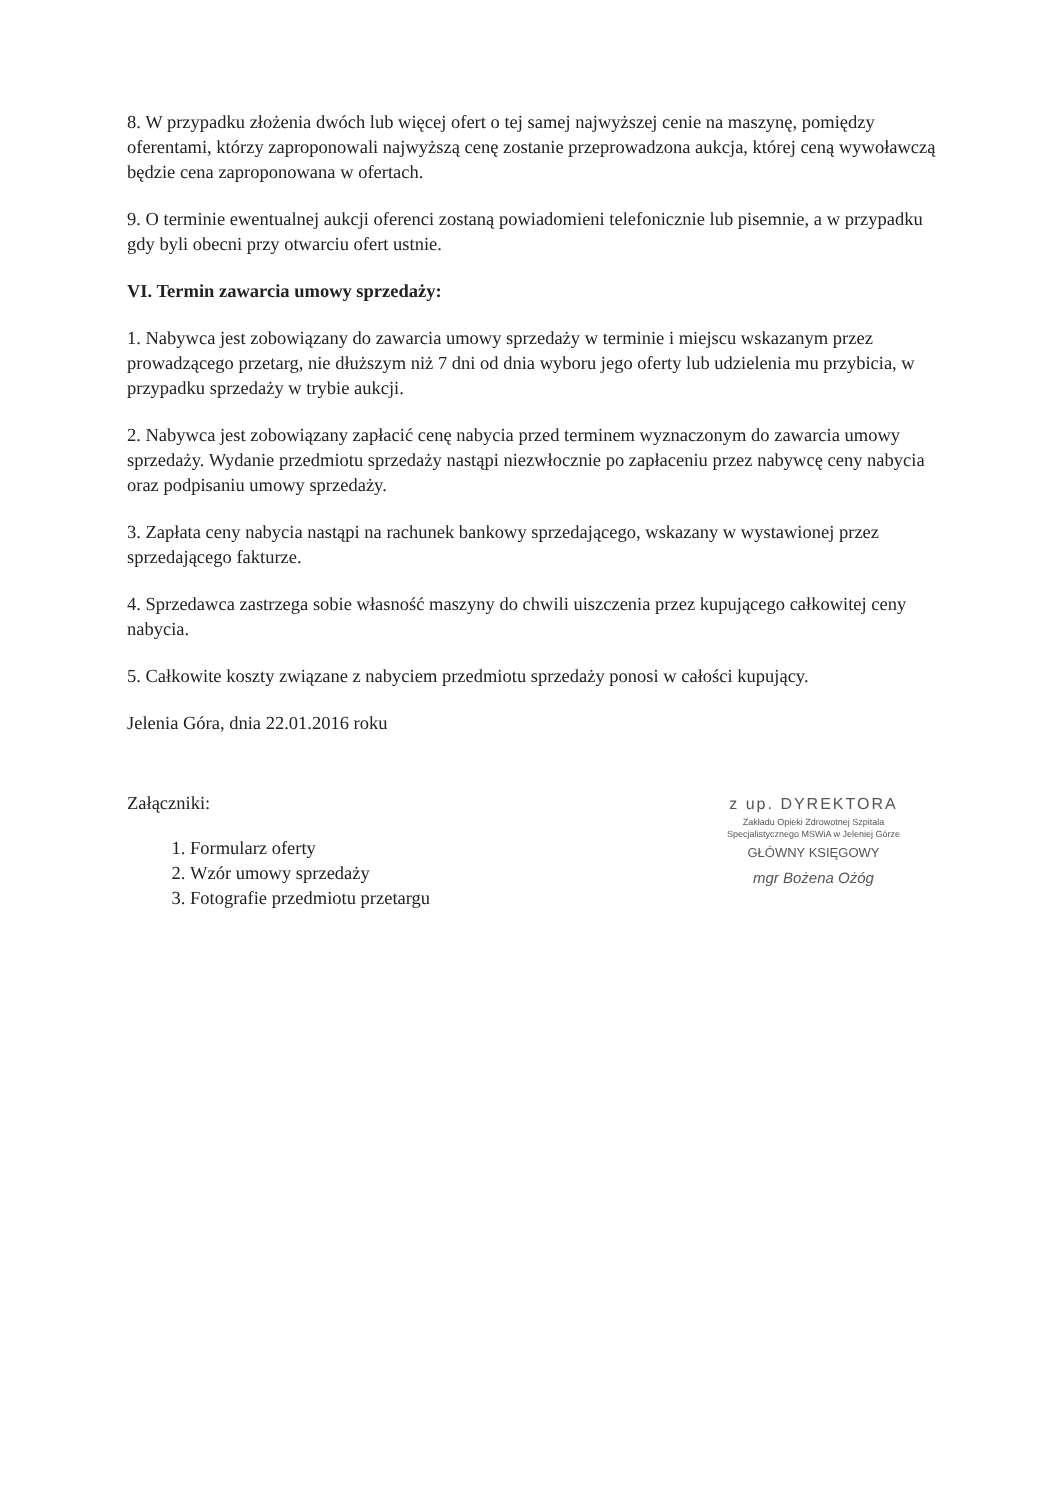8. W przypadku złożenia dwóch lub więcej ofert o tej samej najwyższej cenie na maszynę, pomiędzy oferentami, którzy zaproponowali najwyższą cenę zostanie przeprowadzona aukcja, której ceną wywoławczą będzie cena zaproponowana w ofertach.
9. O terminie ewentualnej aukcji oferenci zostaną powiadomieni telefonicznie lub pisemnie, a w przypadku gdy byli obecni przy otwarciu ofert ustnie.
VI. Termin zawarcia umowy sprzedaży:
1. Nabywca jest zobowiązany do zawarcia umowy sprzedaży w terminie i miejscu wskazanym przez prowadzącego przetarg, nie dłuższym niż 7 dni od dnia wyboru jego oferty lub udzielenia mu przybicia, w przypadku sprzedaży w trybie aukcji.
2. Nabywca jest zobowiązany zapłacić cenę nabycia przed terminem wyznaczonym do zawarcia umowy sprzedaży. Wydanie przedmiotu sprzedaży nastąpi niezwłocznie po zapłaceniu przez nabywcę ceny nabycia oraz podpisaniu umowy sprzedaży.
3. Zapłata ceny nabycia nastąpi na rachunek bankowy sprzedającego, wskazany w wystawionej przez sprzedającego fakturze.
4. Sprzedawca zastrzega sobie własność maszyny do chwili uiszczenia przez kupującego całkowitej ceny nabycia.
5. Całkowite koszty związane z nabyciem przedmiotu sprzedaży ponosi w całości kupujący.
Jelenia Góra, dnia 22.01.2016 roku
Załączniki:
1. Formularz oferty
2. Wzór umowy sprzedaży
3. Fotografie przedmiotu przetargu
z up. DYREKTORA
Zakładu Opieki Zdrowotnej Szpitala
Specjalistycznego MSWiA w Jeleniej Górze
GŁÓWNY KSIĘGOWY
mgr Bożena Ożóg